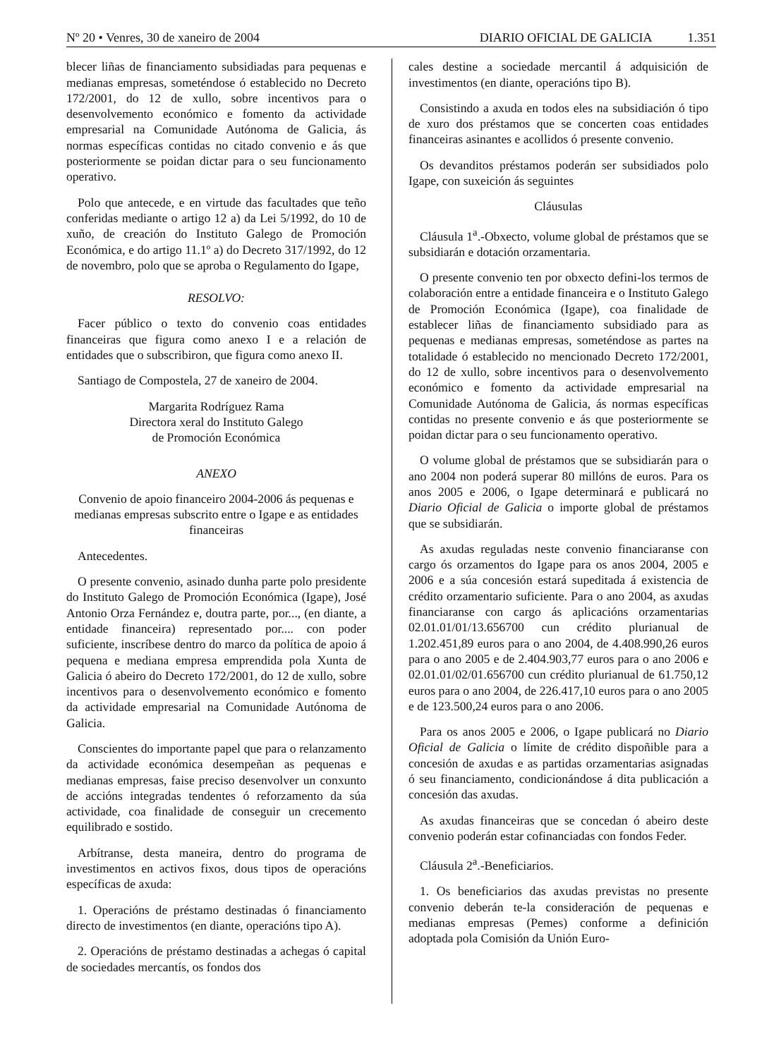Nº 20 • Venres, 30 de xaneiro de 2004
DIARIO OFICIAL DE GALICIA 1.351
blecer liñas de financiamento subsidiadas para pequenas e medianas empresas, someténdose ó establecido no Decreto 172/2001, do 12 de xullo, sobre incentivos para o desenvolvemento económico e fomento da actividade empresarial na Comunidade Autónoma de Galicia, ás normas específicas contidas no citado convenio e ás que posteriormente se poidan dictar para o seu funcionamento operativo.
Polo que antecede, e en virtude das facultades que teño conferidas mediante o artigo 12 a) da Lei 5/1992, do 10 de xuño, de creación do Instituto Galego de Promoción Económica, e do artigo 11.1º a) do Decreto 317/1992, do 12 de novembro, polo que se aproba o Regulamento do Igape,
RESOLVO:
Facer público o texto do convenio coas entidades financeiras que figura como anexo I e a relación de entidades que o subscribiron, que figura como anexo II.
Santiago de Compostela, 27 de xaneiro de 2004.
Margarita Rodríguez Rama
Directora xeral do Instituto Galego
de Promoción Económica
ANEXO
Convenio de apoio financeiro 2004-2006 ás pequenas e medianas empresas subscrito entre o Igape e as entidades financeiras
Antecedentes.
O presente convenio, asinado dunha parte polo presidente do Instituto Galego de Promoción Económica (Igape), José Antonio Orza Fernández e, doutra parte, por..., (en diante, a entidade financeira) representado por.... con poder suficiente, inscríbese dentro do marco da política de apoio á pequena e mediana empresa emprendida pola Xunta de Galicia ó abeiro do Decreto 172/2001, do 12 de xullo, sobre incentivos para o desenvolvemento económico e fomento da actividade empresarial na Comunidade Autónoma de Galicia.
Conscientes do importante papel que para o relanzamento da actividade económica desempeñan as pequenas e medianas empresas, faise preciso desenvolver un conxunto de accións integradas tendentes ó reforzamento da súa actividade, coa finalidade de conseguir un crecemento equilibrado e sostido.
Arbítranse, desta maneira, dentro do programa de investimentos en activos fixos, dous tipos de operacións específicas de axuda:
1. Operacións de préstamo destinadas ó financiamento directo de investimentos (en diante, operacións tipo A).
2. Operacións de préstamo destinadas a achegas ó capital de sociedades mercantís, os fondos dos
cales destine a sociedade mercantil á adquisición de investimentos (en diante, operacións tipo B).
Consistindo a axuda en todos eles na subsidiación ó tipo de xuro dos préstamos que se concerten coas entidades financeiras asinantes e acollidos ó presente convenio.
Os devanditos préstamos poderán ser subsidiados polo Igape, con suxeición ás seguintes
Cláusulas
Cláusula 1<sup>a</sup>.-Obxecto, volume global de préstamos que se subsidiarán e dotación orzamentaria.
O presente convenio ten por obxecto defini-los termos de colaboración entre a entidade financeira e o Instituto Galego de Promoción Económica (Igape), coa finalidade de establecer liñas de financiamento subsidiado para as pequenas e medianas empresas, someténdose as partes na totalidade ó establecido no mencionado Decreto 172/2001, do 12 de xullo, sobre incentivos para o desenvolvemento económico e fomento da actividade empresarial na Comunidade Autónoma de Galicia, ás normas específicas contidas no presente convenio e ás que posteriormente se poidan dictar para o seu funcionamento operativo.
O volume global de préstamos que se subsidiarán para o ano 2004 non poderá superar 80 millóns de euros. Para os anos 2005 e 2006, o Igape determinará e publicará no Diario Oficial de Galicia o importe global de préstamos que se subsidiarán.
As axudas reguladas neste convenio financiaranse con cargo ós orzamentos do Igape para os anos 2004, 2005 e 2006 e a súa concesión estará supeditada á existencia de crédito orzamentario suficiente. Para o ano 2004, as axudas financiaranse con cargo ás aplicacións orzamentarias 02.01.01/01/13.656700 cun crédito plurianual de 1.202.451,89 euros para o ano 2004, de 4.408.990,26 euros para o ano 2005 e de 2.404.903,77 euros para o ano 2006 e 02.01.01/02/01.656700 cun crédito plurianual de 61.750,12 euros para o ano 2004, de 226.417,10 euros para o ano 2005 e de 123.500,24 euros para o ano 2006.
Para os anos 2005 e 2006, o Igape publicará no Diario Oficial de Galicia o límite de crédito dispoñible para a concesión de axudas e as partidas orzamentarias asignadas ó seu financiamento, condicionándose á dita publicación a concesión das axudas.
As axudas financeiras que se concedan ó abeiro deste convenio poderán estar cofinanciadas con fondos Feder.
Cláusula 2<sup>a</sup>.-Beneficiarios.
1. Os beneficiarios das axudas previstas no presente convenio deberán te-la consideración de pequenas e medianas empresas (Pemes) conforme a definición adoptada pola Comisión da Unión Euro-